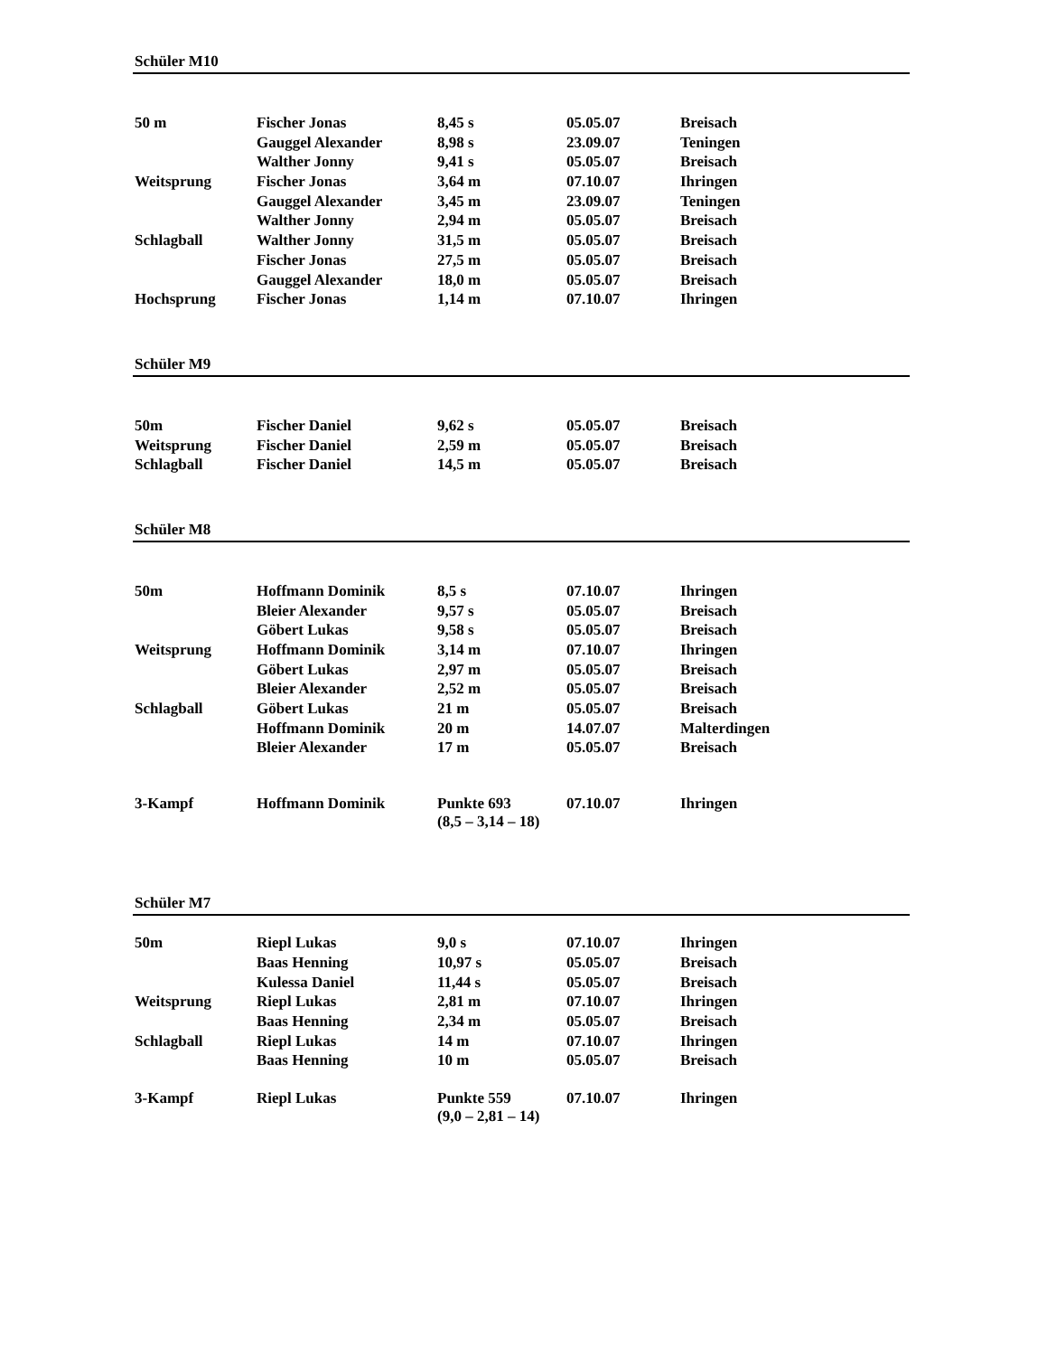Schüler M10
| 50 m | Fischer Jonas | 8,45 s | 05.05.07 | Breisach |
| | Gauggel Alexander | 8,98 s | 23.09.07 | Teningen |
| | Walther Jonny | 9,41 s | 05.05.07 | Breisach |
| Weitsprung | Fischer Jonas | 3,64 m | 07.10.07 | Ihringen |
| | Gauggel Alexander | 3,45 m | 23.09.07 | Teningen |
| | Walther Jonny | 2,94 m | 05.05.07 | Breisach |
| Schlagball | Walther Jonny | 31,5 m | 05.05.07 | Breisach |
| | Fischer Jonas | 27,5 m | 05.05.07 | Breisach |
| | Gauggel Alexander | 18,0 m | 05.05.07 | Breisach |
| Hochsprung | Fischer Jonas | 1,14 m | 07.10.07 | Ihringen |
Schüler M9
| 50m | Fischer Daniel | 9,62 s | 05.05.07 | Breisach |
| Weitsprung | Fischer Daniel | 2,59 m | 05.05.07 | Breisach |
| Schlagball | Fischer Daniel | 14,5 m | 05.05.07 | Breisach |
Schüler M8
| 50m | Hoffmann Dominik | 8,5 s | 07.10.07 | Ihringen |
| | Bleier Alexander | 9,57 s | 05.05.07 | Breisach |
| | Göbert Lukas | 9,58 s | 05.05.07 | Breisach |
| Weitsprung | Hoffmann Dominik | 3,14 m | 07.10.07 | Ihringen |
| | Göbert Lukas | 2,97 m | 05.05.07 | Breisach |
| | Bleier Alexander | 2,52 m | 05.05.07 | Breisach |
| Schlagball | Göbert Lukas | 21 m | 05.05.07 | Breisach |
| | Hoffmann Dominik | 20 m | 14.07.07 | Malterdingen |
| | Bleier Alexander | 17 m | 05.05.07 | Breisach |
| 3-Kampf | Hoffmann Dominik | Punkte 693 (8,5 – 3,14 – 18) | 07.10.07 | Ihringen |
Schüler M7
| 50m | Riepl Lukas | 9,0 s | 07.10.07 | Ihringen |
| | Baas Henning | 10,97 s | 05.05.07 | Breisach |
| | Kulessa Daniel | 11,44 s | 05.05.07 | Breisach |
| Weitsprung | Riepl Lukas | 2,81 m | 07.10.07 | Ihringen |
| | Baas Henning | 2,34 m | 05.05.07 | Breisach |
| Schlagball | Riepl Lukas | 14 m | 07.10.07 | Ihringen |
| | Baas Henning | 10 m | 05.05.07 | Breisach |
| 3-Kampf | Riepl Lukas | Punkte 559 (9,0 – 2,81 – 14) | 07.10.07 | Ihringen |